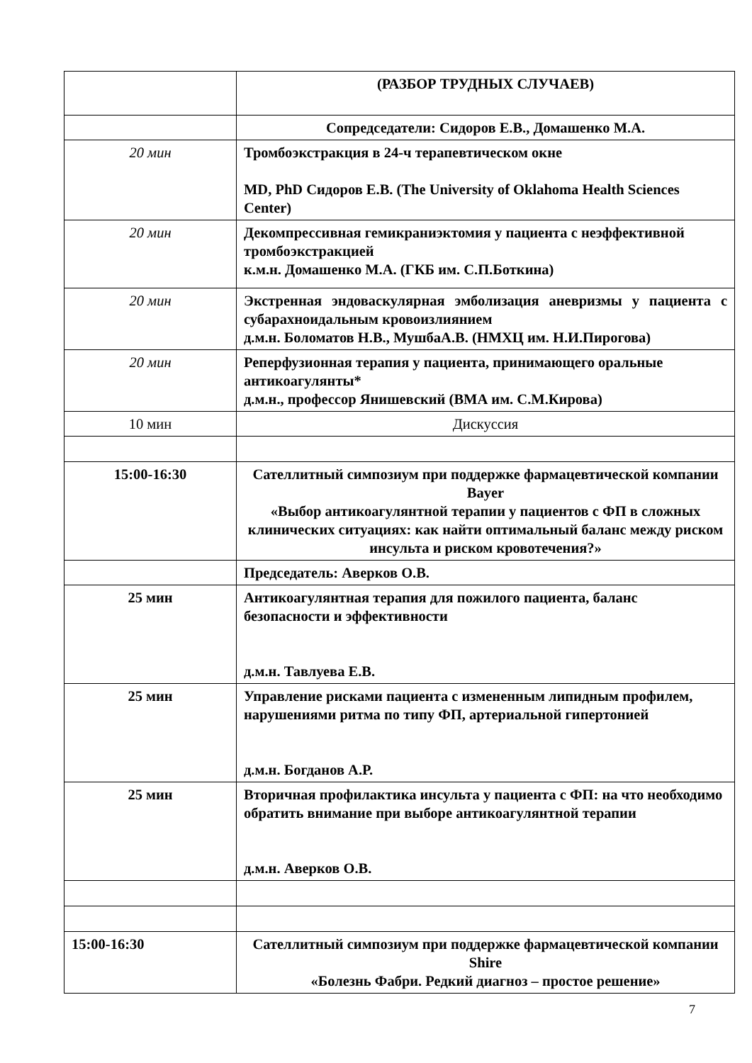| | (РАЗБОР ТРУДНЫХ СЛУЧАЕВ) |
| | Сопредседатели: Сидоров Е.В., Домашенко М.А. |
| 20 мин | Тромбоэкстракция в 24-ч терапевтическом окне MD, PhD Сидоров Е.В. (The University of Oklahoma Health Sciences Center) |
| 20 мин | Декомпрессивная гемикраниэктомия у пациента с неэффективной тромбоэкстракцией к.м.н. Домашенко М.А. (ГКБ им. С.П.Боткина) |
| 20 мин | Экстренная эндоваскулярная эмболизация аневризмы у пациента с субарахноидальным кровоизлиянием д.м.н. Боломатов Н.В., МушбаА.В. (НМХЦ им. Н.И.Пирогова) |
| 20 мин | Реперфузионная терапия у пациента, принимающего оральные антикоагулянты* д.м.н., профессор Янишевский (ВМА им. С.М.Кирова) |
| 10 мин | Дискуссия |
| 15:00-16:30 | Сателлитный симпозиум при поддержке фармацевтической компании Bayer «Выбор антикоагулянтной терапии у пациентов с ФП в сложных клинических ситуациях: как найти оптимальный баланс между риском инсульта и риском кровотечения?» |
| | Председатель: Аверков О.В. |
| 25 мин | Антикоагулянтная терапия для пожилого пациента, баланс безопасности и эффективности д.м.н. Тавлуева Е.В. |
| 25 мин | Управление рисками пациента с измененным липидным профилем, нарушениями ритма по типу ФП, артериальной гипертонией д.м.н. Богданов А.Р. |
| 25 мин | Вторичная профилактика инсульта у пациента с ФП: на что необходимо обратить внимание при выборе антикоагулянтной терапии д.м.н. Аверков О.В. |
| 15:00-16:30 | Сателлитный симпозиум при поддержке фармацевтической компании Shire «Болезнь Фабри. Редкий диагноз – простое решение» |
7